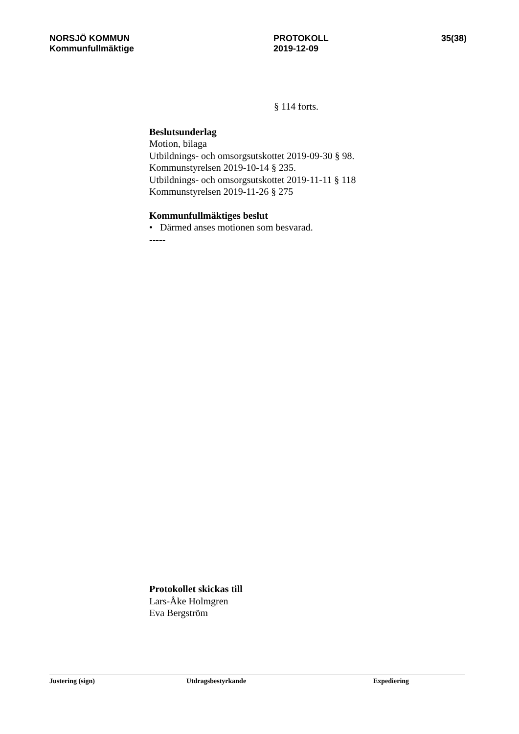NORSJÖ KOMMUN
Kommunfullmäktige
PROTOKOLL
2019-12-09
35(38)
§ 114 forts.
Beslutsunderlag
Motion, bilaga
Utbildnings- och omsorgsutskottet 2019-09-30 § 98.
Kommunstyrelsen 2019-10-14 § 235.
Utbildnings- och omsorgsutskottet 2019-11-11 § 118
Kommunstyrelsen 2019-11-26 § 275
Kommunfullmäktiges beslut
• Därmed anses motionen som besvarad.
-----
Protokollet skickas till
Lars-Åke Holmgren
Eva Bergström
Justering (sign) Utdragsbestyrkande Expediering